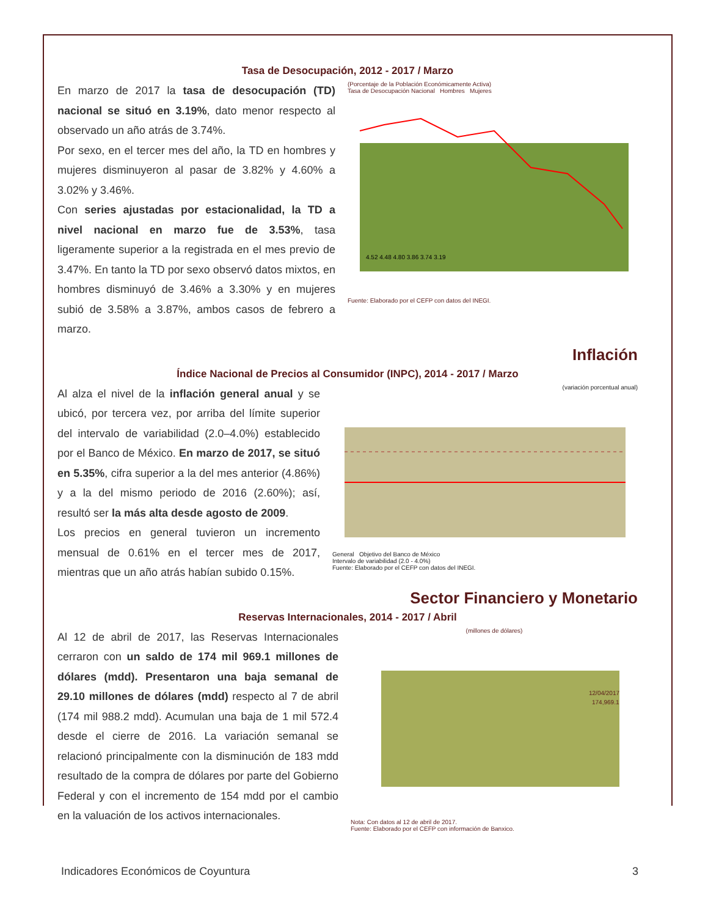Tasa de Desocupación, 2012 - 2017 / Marzo
En marzo de 2017 la tasa de desocupación (TD) nacional se situó en 3.19%, dato menor respecto al observado un año atrás de 3.74%.
Por sexo, en el tercer mes del año, la TD en hombres y mujeres disminuyeron al pasar de 3.82% y 4.60% a 3.02% y 3.46%.
Con series ajustadas por estacionalidad, la TD a nivel nacional en marzo fue de 3.53%, tasa ligeramente superior a la registrada en el mes previo de 3.47%. En tanto la TD por sexo observó datos mixtos, en hombres disminuyó de 3.46% a 3.30% y en mujeres subió de 3.58% a 3.87%, ambos casos de febrero a marzo.
(Porcentaje de la Población Económicamente Activa)
Tasa de Desocupación Nacional Hombres Mujeres
4.52 4.48 4.80 3.86 3.74 3.19
Fuente: Elaborado por el CEFP con datos del INEGI.
Inflación
Índice Nacional de Precios al Consumidor (INPC), 2014 - 2017 / Marzo
Al alza el nivel de la inflación general anual y se ubicó, por tercera vez, por arriba del límite superior del intervalo de variabilidad (2.0–4.0%) establecido por el Banco de México. En marzo de 2017, se situó en 5.35%, cifra superior a la del mes anterior (4.86%) y a la del mismo periodo de 2016 (2.60%); así, resultó ser la más alta desde agosto de 2009.
Los precios en general tuvieron un incremento mensual de 0.61% en el tercer mes de 2017, mientras que un año atrás habían subido 0.15%.
(variación porcentual anual)
General Objetivo del Banco de México
Intervalo de variabilidad (2.0 - 4.0%)
Fuente: Elaborado por el CEFP con datos del INEGI.
Sector Financiero y Monetario
Reservas Internacionales, 2014 - 2017 / Abril
Al 12 de abril de 2017, las Reservas Internacionales cerraron con un saldo de 174 mil 969.1 millones de dólares (mdd). Presentaron una baja semanal de 29.10 millones de dólares (mdd) respecto al 7 de abril (174 mil 988.2 mdd). Acumulan una baja de 1 mil 572.4 desde el cierre de 2016. La variación semanal se relacionó principalmente con la disminución de 183 mdd resultado de la compra de dólares por parte del Gobierno Federal y con el incremento de 154 mdd por el cambio en la valuación de los activos internacionales.
(millones de dólares)
12/04/2017
174,969.1
Nota: Con datos al 12 de abril de 2017.
Fuente: Elaborado por el CEFP con información de Banxico.
Indicadores Económicos de Coyuntura 3